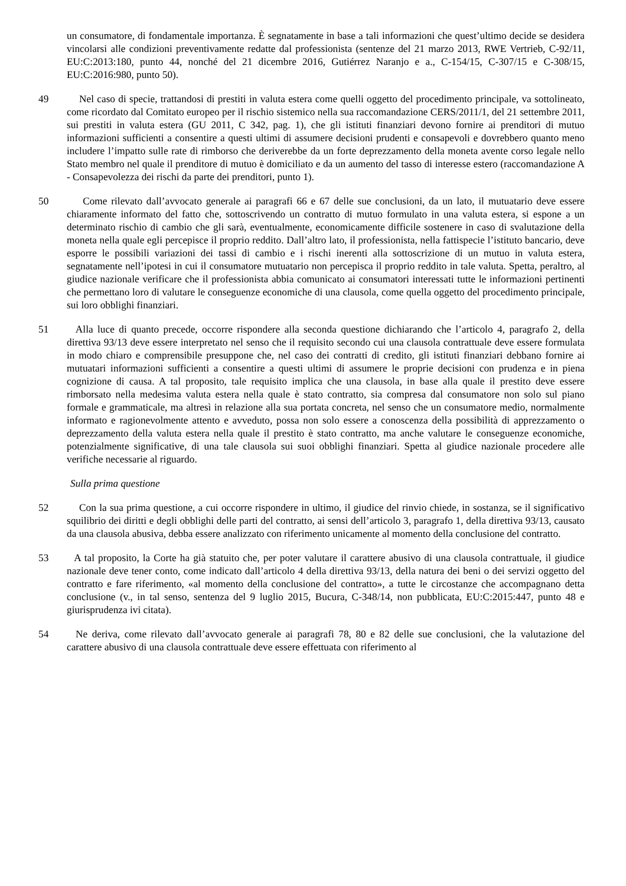un consumatore, di fondamentale importanza. È segnatamente in base a tali informazioni che quest’ultimo decide se desidera vincolarsi alle condizioni preventivamente redatte dal professionista (sentenze del 21 marzo 2013, RWE Vertrieb, C‑92/11, EU:C:2013:180, punto 44, nonché del 21 dicembre 2016, Gutiérrez Naranjo e a., C‑154/15, C‑307/15 e C‑308/15, EU:C:2016:980, punto 50).
49 Nel caso di specie, trattandosi di prestiti in valuta estera come quelli oggetto del procedimento principale, va sottolineato, come ricordato dal Comitato europeo per il rischio sistemico nella sua raccomandazione CERS/2011/1, del 21 settembre 2011, sui prestiti in valuta estera (GU 2011, C 342, pag. 1), che gli istituti finanziari devono fornire ai prenditori di mutuo informazioni sufficienti a consentire a questi ultimi di assumere decisioni prudenti e consapevoli e dovrebbero quanto meno includere l’impatto sulle rate di rimborso che deriverebbe da un forte deprezzamento della moneta avente corso legale nello Stato membro nel quale il prenditore di mutuo è domiciliato e da un aumento del tasso di interesse estero (raccomandazione A - Consapevolezza dei rischi da parte dei prenditori, punto 1).
50 Come rilevato dall’avvocato generale ai paragrafi 66 e 67 delle sue conclusioni, da un lato, il mutuatario deve essere chiaramente informato del fatto che, sottoscrivendo un contratto di mutuo formulato in una valuta estera, si espone a un determinato rischio di cambio che gli sarà, eventualmente, economicamente difficile sostenere in caso di svalutazione della moneta nella quale egli percepisce il proprio reddito. Dall’altro lato, il professionista, nella fattispecie l’istituto bancario, deve esporre le possibili variazioni dei tassi di cambio e i rischi inerenti alla sottoscrizione di un mutuo in valuta estera, segnatamente nell’ipotesi in cui il consumatore mutuatario non percepisca il proprio reddito in tale valuta. Spetta, peraltro, al giudice nazionale verificare che il professionista abbia comunicato ai consumatori interessati tutte le informazioni pertinenti che permettano loro di valutare le conseguenze economiche di una clausola, come quella oggetto del procedimento principale, sui loro obblighi finanziari.
51 Alla luce di quanto precede, occorre rispondere alla seconda questione dichiarando che l’articolo 4, paragrafo 2, della direttiva 93/13 deve essere interpretato nel senso che il requisito secondo cui una clausola contrattuale deve essere formulata in modo chiaro e comprensibile presuppone che, nel caso dei contratti di credito, gli istituti finanziari debbano fornire ai mutuatari informazioni sufficienti a consentire a questi ultimi di assumere le proprie decisioni con prudenza e in piena cognizione di causa. A tal proposito, tale requisito implica che una clausola, in base alla quale il prestito deve essere rimborsato nella medesima valuta estera nella quale è stato contratto, sia compresa dal consumatore non solo sul piano formale e grammaticale, ma altresì in relazione alla sua portata concreta, nel senso che un consumatore medio, normalmente informato e ragionevolmente attento e avveduto, possa non solo essere a conoscenza della possibilità di apprezzamento o deprezzamento della valuta estera nella quale il prestito è stato contratto, ma anche valutare le conseguenze economiche, potenzialmente significative, di una tale clausola sui suoi obblighi finanziari. Spetta al giudice nazionale procedere alle verifiche necessarie al riguardo.
Sulla prima questione
52 Con la sua prima questione, a cui occorre rispondere in ultimo, il giudice del rinvio chiede, in sostanza, se il significativo squilibrio dei diritti e degli obblighi delle parti del contratto, ai sensi dell’articolo 3, paragrafo 1, della direttiva 93/13, causato da una clausola abusiva, debba essere analizzato con riferimento unicamente al momento della conclusione del contratto.
53 A tal proposito, la Corte ha già statuito che, per poter valutare il carattere abusivo di una clausola contrattuale, il giudice nazionale deve tener conto, come indicato dall’articolo 4 della direttiva 93/13, della natura dei beni o dei servizi oggetto del contratto e fare riferimento, «al momento della conclusione del contratto», a tutte le circostanze che accompagnano detta conclusione (v., in tal senso, sentenza del 9 luglio 2015, Bucura, C‑348/14, non pubblicata, EU:C:2015:447, punto 48 e giurisprudenza ivi citata).
54 Ne deriva, come rilevato dall’avvocato generale ai paragrafi 78, 80 e 82 delle sue conclusioni, che la valutazione del carattere abusivo di una clausola contrattuale deve essere effettuata con riferimento al